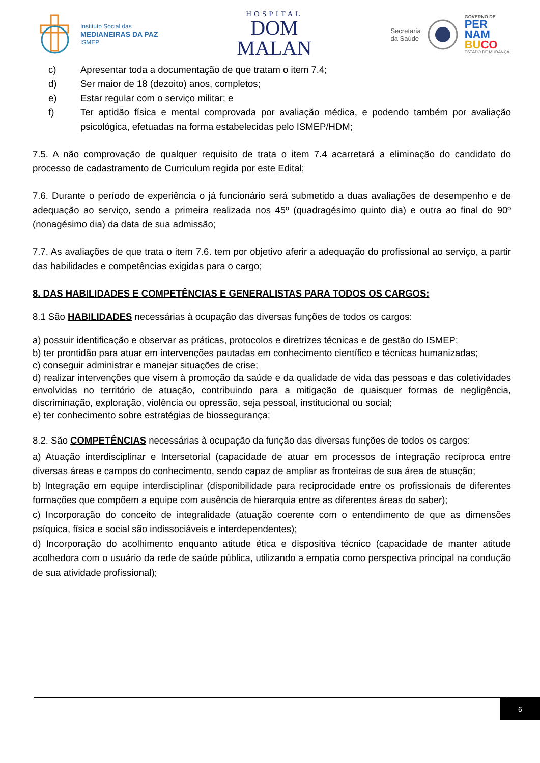Instituto Social das
MEDIANEIRAS DA PAZ
ISMEP
HOSPITAL
DOM
MALAN
Secretaria
da Saúde
GOVERNO DE
PER
NAM
BU CO
ESTADO DE MUDANÇA
c) Apresentar toda a documentação de que tratam o item 7.4;
d) Ser maior de 18 (dezoito) anos, completos;
e) Estar regular com o serviço militar; e
f) Ter aptidão física e mental comprovada por avaliação médica, e podendo também por avaliação psicológica, efetuadas na forma estabelecidas pelo ISMEP/HDM;
7.5. A não comprovação de qualquer requisito de trata o item 7.4 acarretará a eliminação do candidato do processo de cadastramento de Curriculum regida por este Edital;
7.6. Durante o período de experiência o já funcionário será submetido a duas avaliações de desempenho e de adequação ao serviço, sendo a primeira realizada nos 45º (quadragésimo quinto dia) e outra ao final do 90º (nonagésimo dia) da data de sua admissão;
7.7. As avaliações de que trata o item 7.6. tem por objetivo aferir a adequação do profissional ao serviço, a partir das habilidades e competências exigidas para o cargo;
8. DAS HABILIDADES E COMPETÊNCIAS E GENERALISTAS PARA TODOS OS CARGOS:
8.1 São HABILIDADES necessárias à ocupação das diversas funções de todos os cargos:
a) possuir identificação e observar as práticas, protocolos e diretrizes técnicas e de gestão do ISMEP;
b) ter prontidão para atuar em intervenções pautadas em conhecimento científico e técnicas humanizadas;
c) conseguir administrar e manejar situações de crise;
d) realizar intervenções que visem à promoção da saúde e da qualidade de vida das pessoas e das coletividades envolvidas no território de atuação, contribuindo para a mitigação de quaisquer formas de negligência, discriminação, exploração, violência ou opressão, seja pessoal, institucional ou social;
e) ter conhecimento sobre estratégias de biossegurança;
8.2. São COMPETÊNCIAS necessárias à ocupação da função das diversas funções de todos os cargos:
a) Atuação interdisciplinar e Intersetorial (capacidade de atuar em processos de integração recíproca entre diversas áreas e campos do conhecimento, sendo capaz de ampliar as fronteiras de sua área de atuação;
b) Integração em equipe interdisciplinar (disponibilidade para reciprocidade entre os profissionais de diferentes formações que compõem a equipe com ausência de hierarquia entre as diferentes áreas do saber);
c) Incorporação do conceito de integralidade (atuação coerente com o entendimento de que as dimensões psíquica, física e social são indissociáveis e interdependentes);
d) Incorporação do acolhimento enquanto atitude ética e dispositiva técnico (capacidade de manter atitude acolhedora com o usuário da rede de saúde pública, utilizando a empatia como perspectiva principal na condução de sua atividade profissional);
6